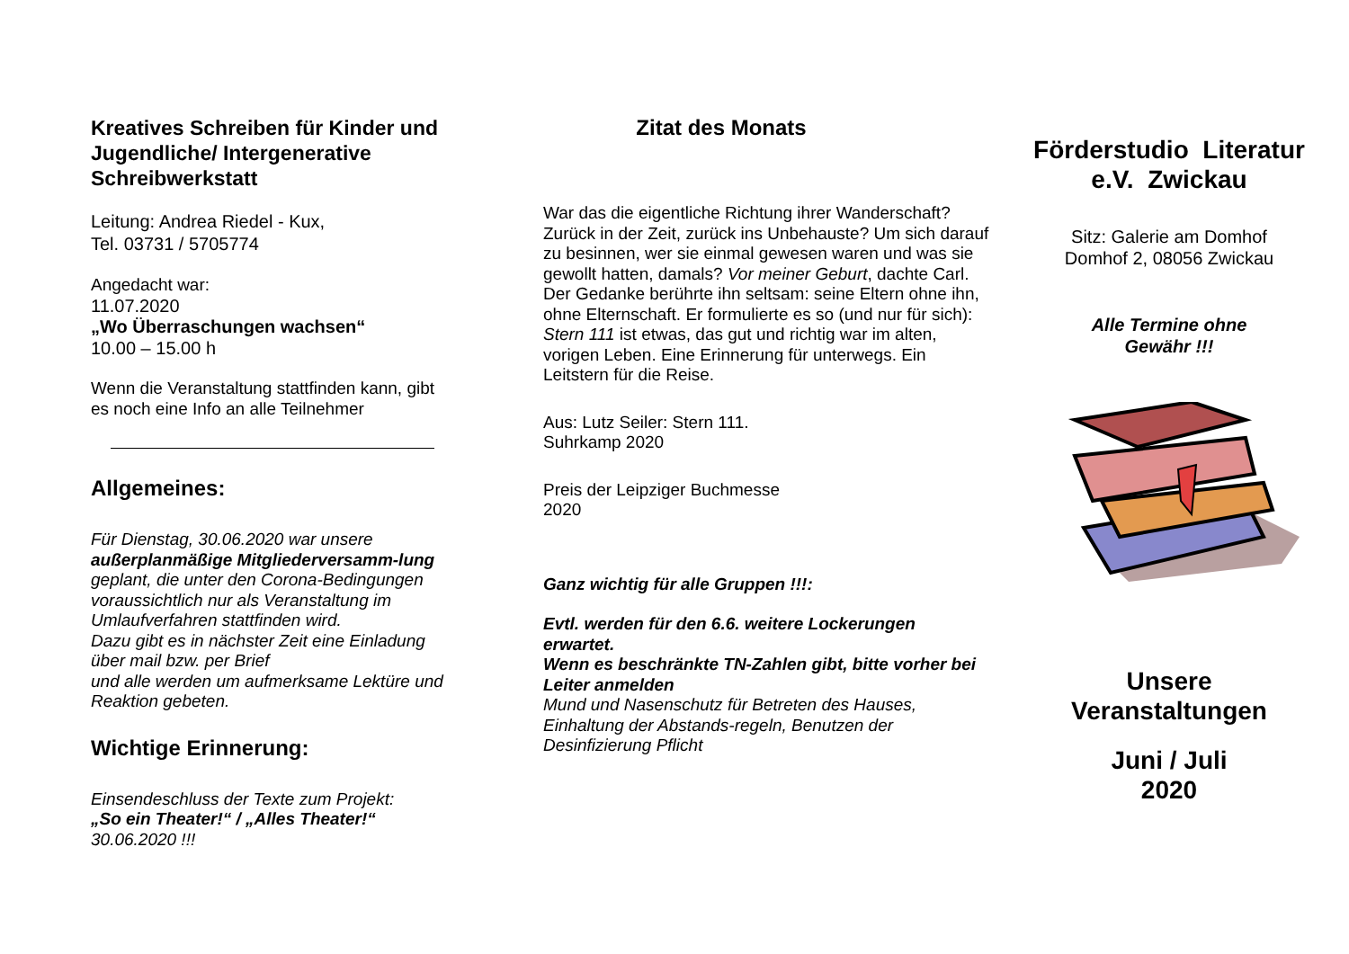Kreatives Schreiben für Kinder und Jugendliche/ Intergenerative Schreibwerkstatt
Leitung: Andrea Riedel - Kux,
Tel. 03731 / 5705774
Angedacht war:
11.07.2020
„Wo Überraschungen wachsen“
10.00 – 15.00 h
Wenn die Veranstaltung stattfinden kann, gibt es noch eine Info an alle Teilnehmer
Allgemeines:
Für Dienstag, 30.06.2020 war unsere außerplanmäßige Mitgliederversamm-lung geplant, die unter den Corona-Bedingungen voraussichtlich nur als Veranstaltung im Umlaufverfahren stattfinden wird.
Dazu gibt es in nächster Zeit eine Einladung über mail bzw. per Brief
und alle werden um aufmerksame Lektüre und Reaktion gebeten.
Wichtige Erinnerung:
Einsendeschluss der Texte zum Projekt:
„So ein Theater!“ / „Alles Theater!“
30.06.2020 !!!
Zitat des Monats
War das die eigentliche Richtung ihrer Wanderschaft? Zurück in der Zeit, zurück ins Unbehauste? Um sich darauf zu besinnen, wer sie einmal gewesen waren und was sie gewollt hatten, damals? Vor meiner Geburt, dachte Carl. Der Gedanke berührte ihn seltsam: seine Eltern ohne ihn, ohne Elternschaft. Er formulierte es so (und nur für sich): Stern 111 ist etwas, das gut und richtig war im alten, vorigen Leben. Eine Erinnerung für unterwegs. Ein Leitstern für die Reise.
Aus: Lutz Seiler: Stern 111.
Suhrkamp 2020
Preis der Leipziger Buchmesse
2020
Ganz wichtig für alle Gruppen !!!:
Evtl. werden für den 6.6. weitere Lockerungen erwartet.
Wenn es beschränkte TN-Zahlen gibt, bitte vorher bei Leiter anmelden
Mund und Nasenschutz für Betreten des Hauses, Einhaltung der Abstands-regeln, Benutzen der Desinfizierung Pflicht
Förderstudio Literatur
e.V. Zwickau
Sitz: Galerie am Domhof
Domhof 2, 08056 Zwickau
Alle Termine ohne
Gewähr !!!
Unsere
Veranstaltungen
Juni / Juli
2020